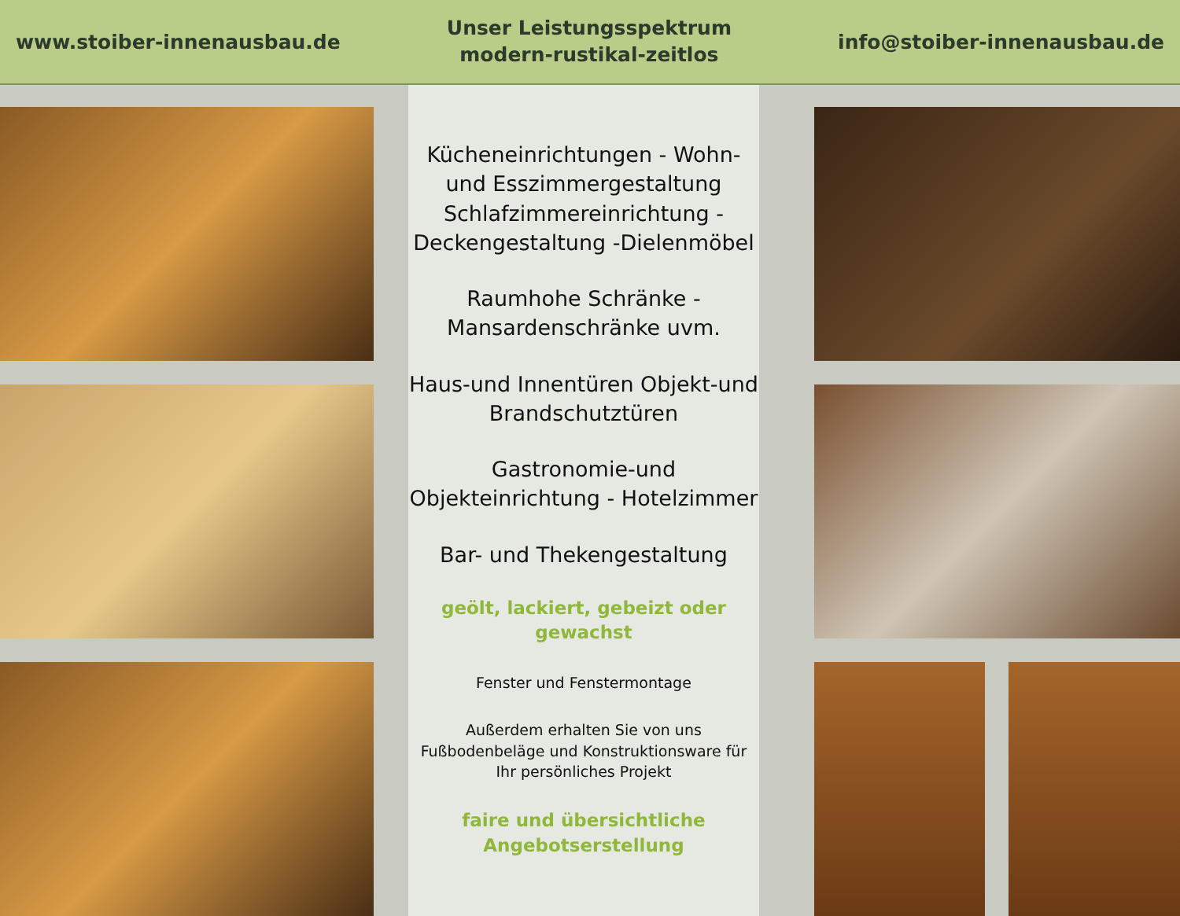www.stoiber-innenausbau.de
Unser Leistungsspektrum
modern-rustikal-zeitlos
info@stoiber-innenausbau.de
Kücheneinrichtungen - Wohn- und Esszimmergestaltung Schlafzimmereinrichtung - Deckengestaltung -Dielenmöbel
Raumhohe Schränke - Mansardenschränke uvm.
Haus-und Innentüren Objekt-und Brandschutztüren
Gastronomie-und Objekteinrichtung - Hotelzimmer
Bar- und Thekengestaltung
geölt, lackiert, gebeizt oder gewachst
Fenster und Fenstermontage
Außerdem erhalten Sie von uns Fußbodenbeläge und Konstruktionsware für Ihr persönliches Projekt
faire und übersichtliche Angebotserstellung